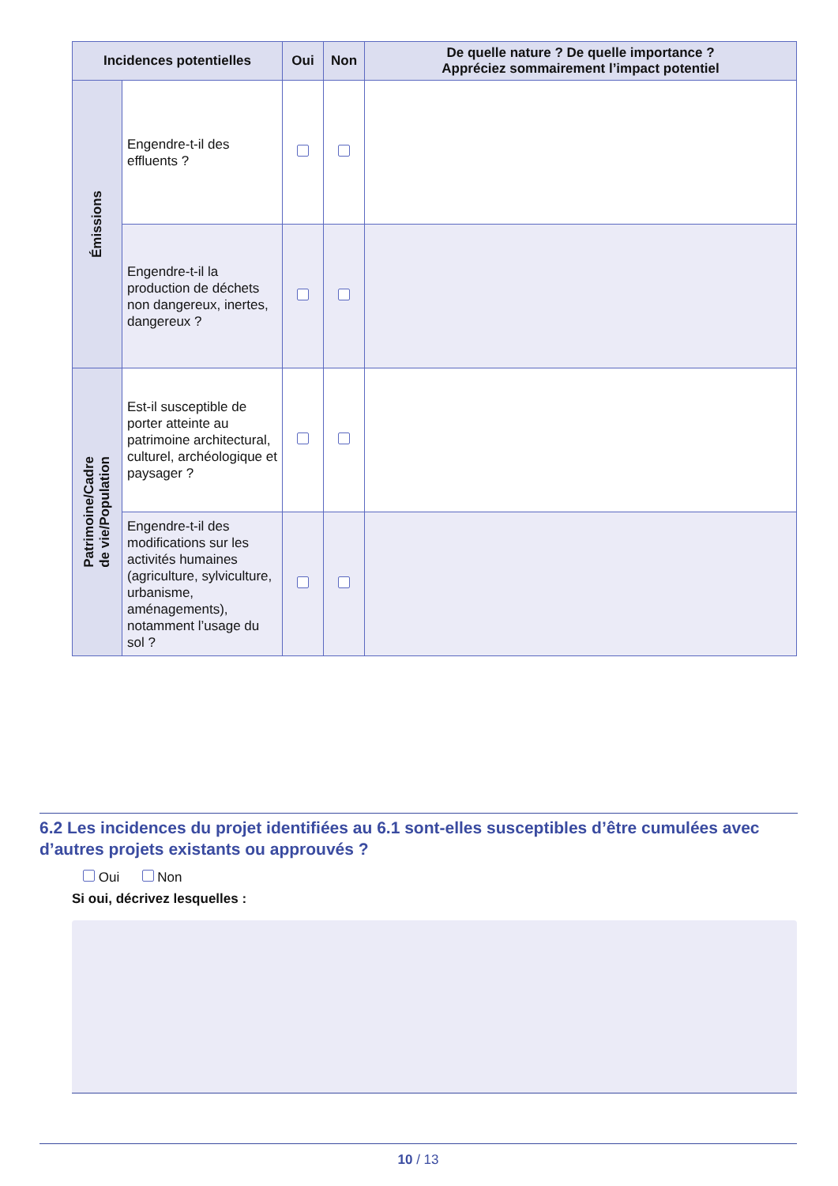| Incidences potentielles | | Oui | Non | De quelle nature ? De quelle importance ? Appréciez sommairement l’impact potentiel |
| --- | --- | --- | --- | --- |
| Émissions | Engendre-t-il des effluents ? | | | |
| | Engendre-t-il la production de déchets non dangereux, inertes, dangereux ? | | | |
| Patrimoine/Cadre de vie/Population | Est-il susceptible de porter atteinte au patrimoine architectural, culturel, archéologique et paysager ? | | | |
| | Engendre-t-il des modifications sur les activités humaines (agriculture, sylviculture, urbanisme, aménagements), notamment l’usage du sol ? | | | |
6.2 Les incidences du projet identifiées au 6.1 sont-elles susceptibles d’être cumulées avec d’autres projets existants ou approuvés ?
Oui Non
Si oui, décrivez lesquelles :
10 / 13